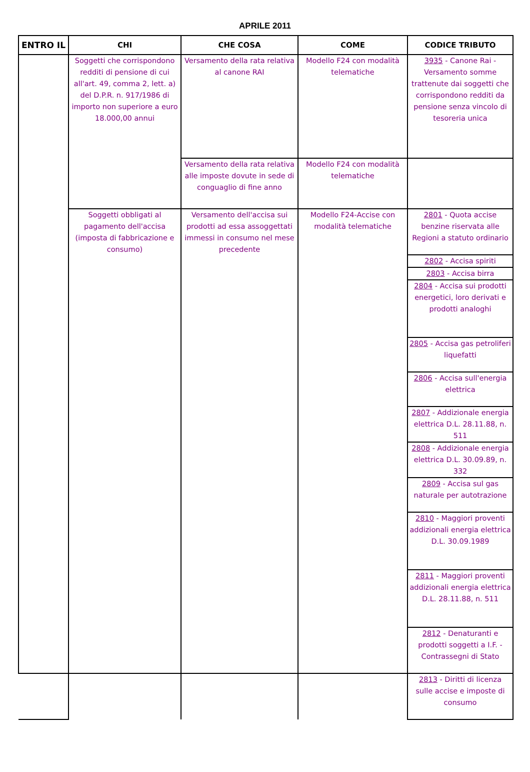APRILE 2011
| ENTRO IL | CHI | CHE COSA | COME | CODICE TRIBUTO |
| --- | --- | --- | --- | --- |
| | Soggetti che corrispondono redditi di pensione di cui all'art. 49, comma 2, lett. a) del D.P.R. n. 917/1986 di importo non superiore a euro 18.000,00 annui | Versamento della rata relativa al canone RAI | Modello F24 con modalità telematiche | 3935 - Canone Rai - Versamento somme trattenute dai soggetti che corrispondono redditi da pensione senza vincolo di tesoreria unica |
| | | Versamento della rata relativa alle imposte dovute in sede di conguaglio di fine anno | Modello F24 con modalità telematiche | |
| | Soggetti obbligati al pagamento dell'accisa (imposta di fabbricazione e consumo) | Versamento dell'accisa sui prodotti ad essa assoggettati immessi in consumo nel mese precedente | Modello F24-Accise con modalità telematiche | 2801 - Quota accise benzine riservata alle Regioni a statuto ordinario |
| | | | | 2802 - Accisa spiriti |
| | | | | 2803 - Accisa birra |
| | | | | 2804 - Accisa sui prodotti energetici, loro derivati e prodotti analoghi |
| | | | | 2805 - Accisa gas petroliferi liquefatti |
| | | | | 2806 - Accisa sull'energia elettrica |
| | | | | 2807 - Addizionale energia elettrica D.L. 28.11.88, n. 511 |
| | | | | 2808 - Addizionale energia elettrica D.L. 30.09.89, n. 332 |
| | | | | 2809 - Accisa sul gas naturale per autotrazione |
| | | | | 2810 - Maggiori proventi addizionali energia elettrica D.L. 30.09.1989 |
| | | | | 2811 - Maggiori proventi addizionali energia elettrica D.L. 28.11.88, n. 511 |
| | | | | 2812 - Denaturanti e prodotti soggetti a I.F. - Contrassegni di Stato |
| | | | | 2813 - Diritti di licenza sulle accise e imposte di consumo |